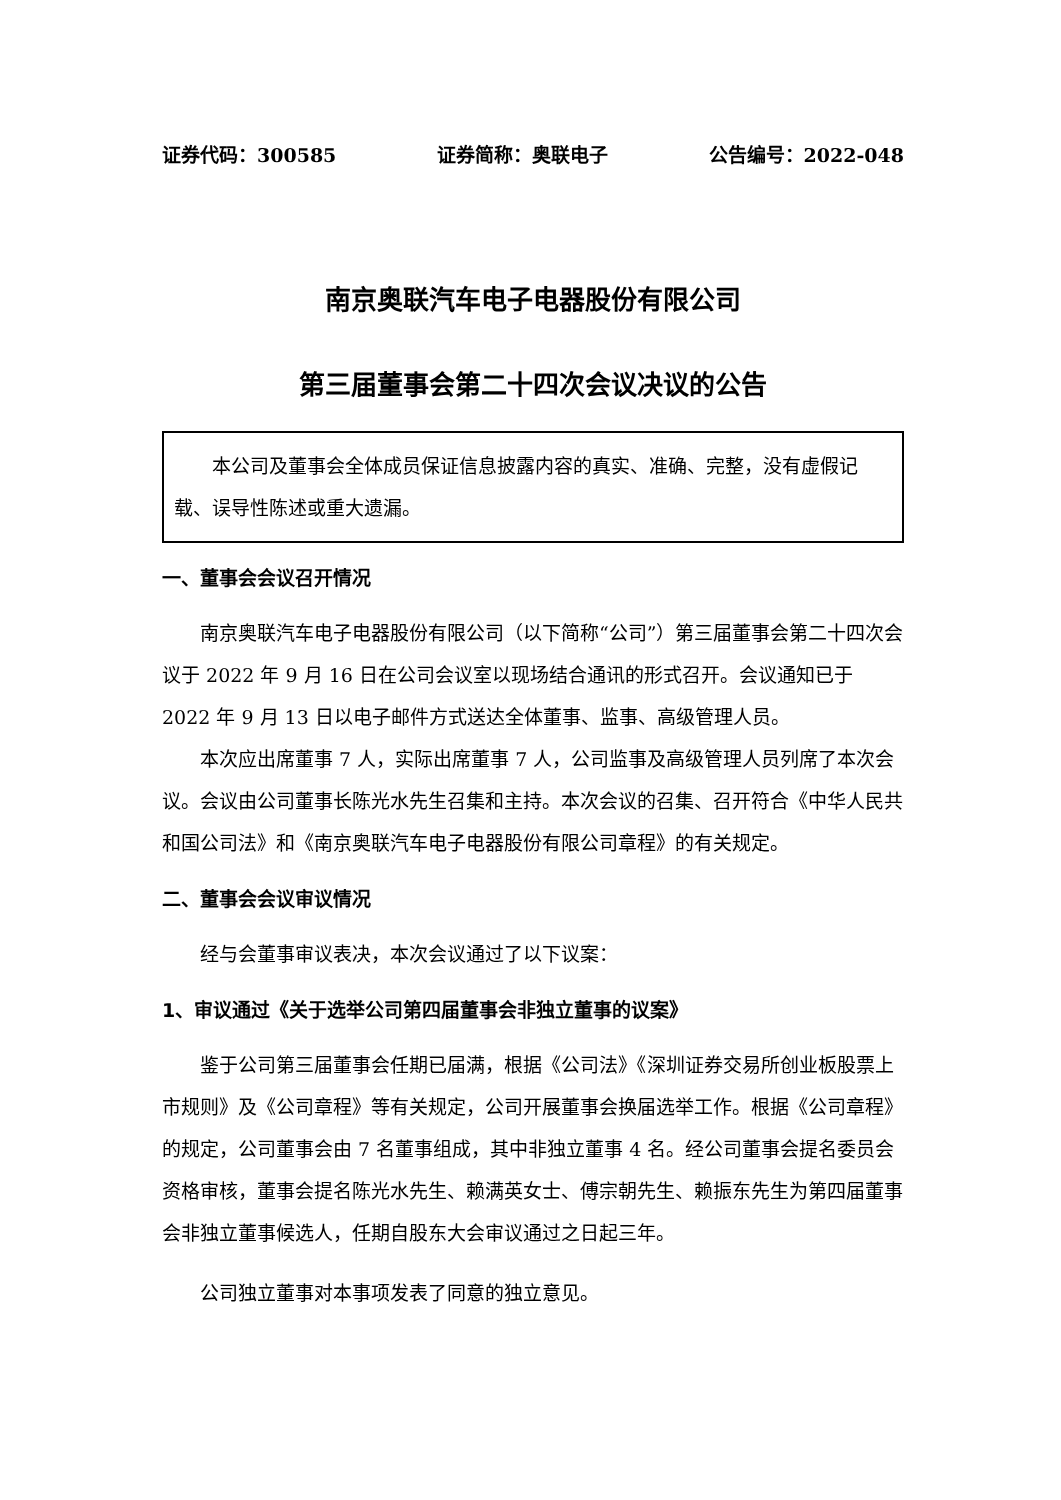证券代码：300585 证券简称：奥联电子 公告编号：2022-048
南京奥联汽车电子电器股份有限公司
第三届董事会第二十四次会议决议的公告
本公司及董事会全体成员保证信息披露内容的真实、准确、完整，没有虚假记载、误导性陈述或重大遗漏。
一、董事会会议召开情况
南京奥联汽车电子电器股份有限公司（以下简称“公司”）第三届董事会第二十四次会议于 2022 年 9 月 16 日在公司会议室以现场结合通讯的形式召开。会议通知已于 2022 年 9 月 13 日以电子邮件方式送达全体董事、监事、高级管理人员。
本次应出席董事 7 人，实际出席董事 7 人，公司监事及高级管理人员列席了本次会议。会议由公司董事长陈光水先生召集和主持。本次会议的召集、召开符合《中华人民共和国公司法》和《南京奥联汽车电子电器股份有限公司章程》的有关规定。
二、董事会会议审议情况
经与会董事审议表决，本次会议通过了以下议案：
1、审议通过《关于选举公司第四届董事会非独立董事的议案》
鉴于公司第三届董事会任期已届满，根据《公司法》《深圳证券交易所创业板股票上市规则》及《公司章程》等有关规定，公司开展董事会换届选举工作。根据《公司章程》的规定，公司董事会由 7 名董事组成，其中非独立董事 4 名。经公司董事会提名委员会资格审核，董事会提名陈光水先生、赖满英女士、傅宗朝先生、赖振东先生为第四届董事会非独立董事候选人，任期自股东大会审议通过之日起三年。
公司独立董事对本事项发表了同意的独立意见。